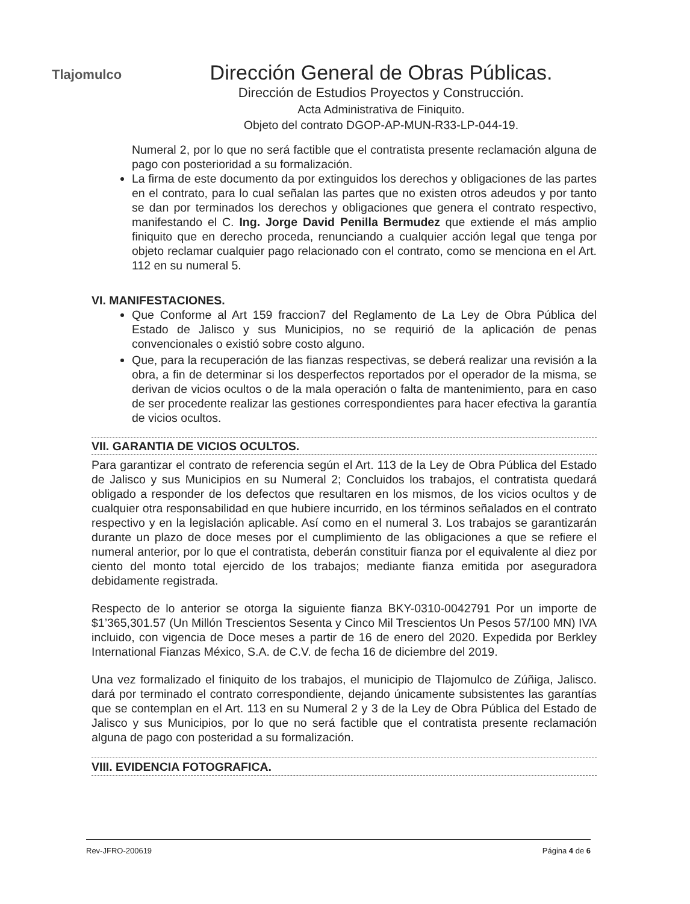Tlajomulco
Dirección General de Obras Públicas.
Dirección de Estudios Proyectos y Construcción.
Acta Administrativa de Finiquito.
Objeto del contrato DGOP-AP-MUN-R33-LP-044-19.
Numeral 2, por lo que no será factible que el contratista presente reclamación alguna de pago con posterioridad a su formalización.
La firma de este documento da por extinguidos los derechos y obligaciones de las partes en el contrato, para lo cual señalan las partes que no existen otros adeudos y por tanto se dan por terminados los derechos y obligaciones que genera el contrato respectivo, manifestando el C. Ing. Jorge David Penilla Bermudez que extiende el más amplio finiquito que en derecho proceda, renunciando a cualquier acción legal que tenga por objeto reclamar cualquier pago relacionado con el contrato, como se menciona en el Art. 112 en su numeral 5.
VI. MANIFESTACIONES.
Que Conforme al Art 159 fraccion7 del Reglamento de La Ley de Obra Pública del Estado de Jalisco y sus Municipios, no se requirió de la aplicación de penas convencionales o existió sobre costo alguno.
Que, para la recuperación de las fianzas respectivas, se deberá realizar una revisión a la obra, a fin de determinar si los desperfectos reportados por el operador de la misma, se derivan de vicios ocultos o de la mala operación o falta de mantenimiento, para en caso de ser procedente realizar las gestiones correspondientes para hacer efectiva la garantía de vicios ocultos.
VII. GARANTIA DE VICIOS OCULTOS.
Para garantizar el contrato de referencia según el Art. 113 de la Ley de Obra Pública del Estado de Jalisco y sus Municipios en su Numeral 2; Concluidos los trabajos, el contratista quedará obligado a responder de los defectos que resultaren en los mismos, de los vicios ocultos y de cualquier otra responsabilidad en que hubiere incurrido, en los términos señalados en el contrato respectivo y en la legislación aplicable. Así como en el numeral 3. Los trabajos se garantizarán durante un plazo de doce meses por el cumplimiento de las obligaciones a que se refiere el numeral anterior, por lo que el contratista, deberán constituir fianza por el equivalente al diez por ciento del monto total ejercido de los trabajos; mediante fianza emitida por aseguradora debidamente registrada.
Respecto de lo anterior se otorga la siguiente fianza BKY-0310-0042791 Por un importe de $1’365,301.57 (Un Millón Trescientos Sesenta y Cinco Mil Trescientos Un Pesos 57/100 MN) IVA incluido, con vigencia de Doce meses a partir de 16 de enero del 2020. Expedida por Berkley International Fianzas México, S.A. de C.V. de fecha 16 de diciembre del 2019.
Una vez formalizado el finiquito de los trabajos, el municipio de Tlajomulco de Zúñiga, Jalisco. dará por terminado el contrato correspondiente, dejando únicamente subsistentes las garantías que se contemplan en el Art. 113 en su Numeral 2 y 3 de la Ley de Obra Pública del Estado de Jalisco y sus Municipios, por lo que no será factible que el contratista presente reclamación alguna de pago con posteridad a su formalización.
VIII. EVIDENCIA FOTOGRAFICA.
Rev-JFRO-200619 Página 4 de 6